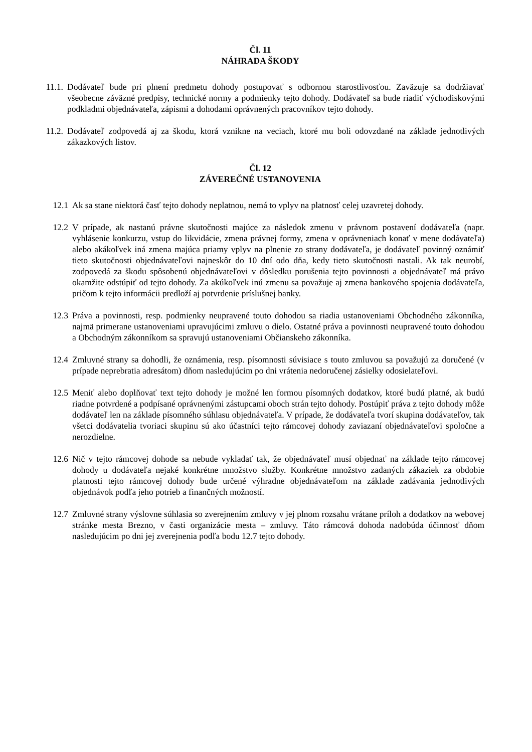Čl. 11
NÁHRADA ŠKODY
11.1. Dodávateľ bude pri plnení predmetu dohody postupovať s odbornou starostlivosťou. Zaväzuje sa dodržiavať všeobecne záväzné predpisy, technické normy a podmienky tejto dohody. Dodávateľ sa bude riadiť východiskovými podkladmi objednávateľa, zápismi a dohodami oprávnených pracovníkov tejto dohody.
11.2. Dodávateľ zodpovedá aj za škodu, ktorá vznikne na veciach, ktoré mu boli odovzdané na základe jednotlivých zákazkových listov.
Čl. 12
ZÁVEREČNÉ USTANOVENIA
12.1 Ak sa stane niektorá časť tejto dohody neplatnou, nemá to vplyv na platnosť celej uzavretej dohody.
12.2 V prípade, ak nastanú právne skutočnosti majúce za následok zmenu v právnom postavení dodávateľa (napr. vyhlásenie konkurzu, vstup do likvidácie, zmena právnej formy, zmena v oprávneniach konať v mene dodávateľa) alebo akákoľvek iná zmena majúca priamy vplyv na plnenie zo strany dodávateľa, je dodávateľ povinný oznámiť tieto skutočnosti objednávateľovi najneskôr do 10 dní odo dňa, kedy tieto skutočnosti nastali. Ak tak neurobí, zodpovedá za škodu spôsobenú objednávateľovi v dôsledku porušenia tejto povinnosti a objednávateľ má právo okamžite odstúpiť od tejto dohody. Za akúkoľvek inú zmenu sa považuje aj zmena bankového spojenia dodávateľa, pričom k tejto informácii predloží aj potvrdenie príslušnej banky.
12.3 Práva a povinnosti, resp. podmienky neupravené touto dohodou sa riadia ustanoveniami Obchodného zákonníka, najmä primerane ustanoveniami upravujúcimi zmluvu o dielo. Ostatné práva a povinnosti neupravené touto dohodou a Obchodným zákonníkom sa spravujú ustanoveniami Občianskeho zákonníka.
12.4 Zmluvné strany sa dohodli, že oznámenia, resp. písomnosti súvisiace s touto zmluvou sa považujú za doručené (v prípade neprebratia adresátom) dňom nasledujúcim po dni vrátenia nedoručenej zásielky odosielateľovi.
12.5 Meniť alebo doplňovať text tejto dohody je možné len formou písomných dodatkov, ktoré budú platné, ak budú riadne potvrdené a podpísané oprávnenými zástupcami oboch strán tejto dohody. Postúpiť práva z tejto dohody môže dodávateľ len na základe písomného súhlasu objednávateľa. V prípade, že dodávateľa tvorí skupina dodávateľov, tak všetci dodávatelia tvoriaci skupinu sú ako účastníci tejto rámcovej dohody zaviazaní objednávateľovi spoločne a nerozdielne.
12.6 Nič v tejto rámcovej dohode sa nebude vykladať tak, že objednávateľ musí objednať na základe tejto rámcovej dohody u dodávateľa nejaké konkrétne množstvo služby. Konkrétne množstvo zadaných zákaziek za obdobie platnosti tejto rámcovej dohody bude určené výhradne objednávateľom na základe zadávania jednotlivých objednávok podľa jeho potrieb a finančných možností.
12.7 Zmluvné strany výslovne súhlasia so zverejnením zmluvy v jej plnom rozsahu vrátane príloh a dodatkov na webovej stránke mesta Brezno, v časti organizácie mesta – zmluvy. Táto rámcová dohoda nadobúda účinnosť dňom nasledujúcim po dni jej zverejnenia podľa bodu 12.7 tejto dohody.